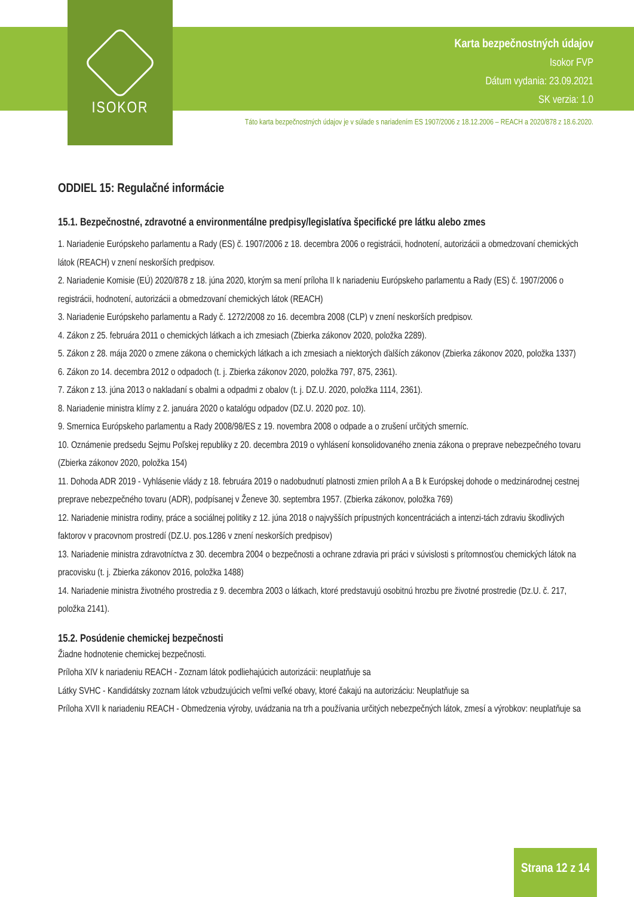ISOKOR
Karta bezpečnostných údajov
Isokor FVP
Dátum vydania: 23.09.2021
SK verzia: 1.0
Táto karta bezpečnostných údajov je v súlade s nariadením ES 1907/2006 z 18.12.2006 – REACH a 2020/878 z 18.6.2020.
ODDIEL 15: Regulačné informácie
15.1. Bezpečnostné, zdravotné a environmentálne predpisy/legislatíva špecifické pre látku alebo zmes
1. Nariadenie Európskeho parlamentu a Rady (ES) č. 1907/2006 z 18. decembra 2006 o registrácii, hodnotení, autorizácii a obmedzovaní chemických látok (REACH) v znení neskorších predpisov.
2. Nariadenie Komisie (EÚ) 2020/878 z 18. júna 2020, ktorým sa mení príloha II k nariadeniu Európskeho parlamentu a Rady (ES) č. 1907/2006 o registrácii, hodnotení, autorizácii a obmedzovaní chemických látok (REACH)
3. Nariadenie Európskeho parlamentu a Rady č. 1272/2008 zo 16. decembra 2008 (CLP) v znení neskorších predpisov.
4. Zákon z 25. februára 2011 o chemických látkach a ich zmesiach (Zbierka zákonov 2020, položka 2289).
5. Zákon z 28. mája 2020 o zmene zákona o chemických látkach a ich zmesiach a niektorých ďalších zákonov (Zbierka zákonov 2020, položka 1337)
6. Zákon zo 14. decembra 2012 o odpadoch (t. j. Zbierka zákonov 2020, položka 797, 875, 2361).
7. Zákon z 13. júna 2013 o nakladaní s obalmi a odpadmi z obalov (t. j. DZ.U. 2020, položka 1114, 2361).
8. Nariadenie ministra klímy z 2. januára 2020 o katalógu odpadov (DZ.U. 2020 poz. 10).
9. Smernica Európskeho parlamentu a Rady 2008/98/ES z 19. novembra 2008 o odpade a o zrušení určitých smerníc.
10. Oznámenie predsedu Sejmu Poľskej republiky z 20. decembra 2019 o vyhlásení konsolidovaného znenia zákona o preprave nebezpečného tovaru (Zbierka zákonov 2020, položka 154)
11. Dohoda ADR 2019 - Vyhlásenie vlády z 18. februára 2019 o nadobudnutí platnosti zmien príloh A a B k Európskej dohode o medzinárodnej cestnej preprave nebezpečného tovaru (ADR), podpísanej v Ženeve 30. septembra 1957. (Zbierka zákonov, položka 769)
12. Nariadenie ministra rodiny, práce a sociálnej politiky z 12. júna 2018 o najvyšších prípustných koncentráciách a intenzi-tách zdraviu škodlivých faktorov v pracovnom prostredí (DZ.U. pos.1286 v znení neskorších predpisov)
13. Nariadenie ministra zdravotníctva z 30. decembra 2004 o bezpečnosti a ochrane zdravia pri práci v súvislosti s prítomnosťou chemických látok na pracovisku (t. j. Zbierka zákonov 2016, položka 1488)
14. Nariadenie ministra životného prostredia z 9. decembra 2003 o látkach, ktoré predstavujú osobitnú hrozbu pre životné prostredie (Dz.U. č. 217, položka 2141).
15.2. Posúdenie chemickej bezpečnosti
Žiadne hodnotenie chemickej bezpečnosti.
Príloha XIV k nariadeniu REACH - Zoznam látok podliehajúcich autorizácii: neuplatňuje sa
Látky SVHC - Kandidátsky zoznam látok vzbudzujúcich veľmi veľké obavy, ktoré čakajú na autorizáciu: Neuplatňuje sa
Príloha XVII k nariadeniu REACH - Obmedzenia výroby, uvádzania na trh a používania určitých nebezpečných látok, zmesí a výrobkov: neuplatňuje sa
Strana 12 z 14